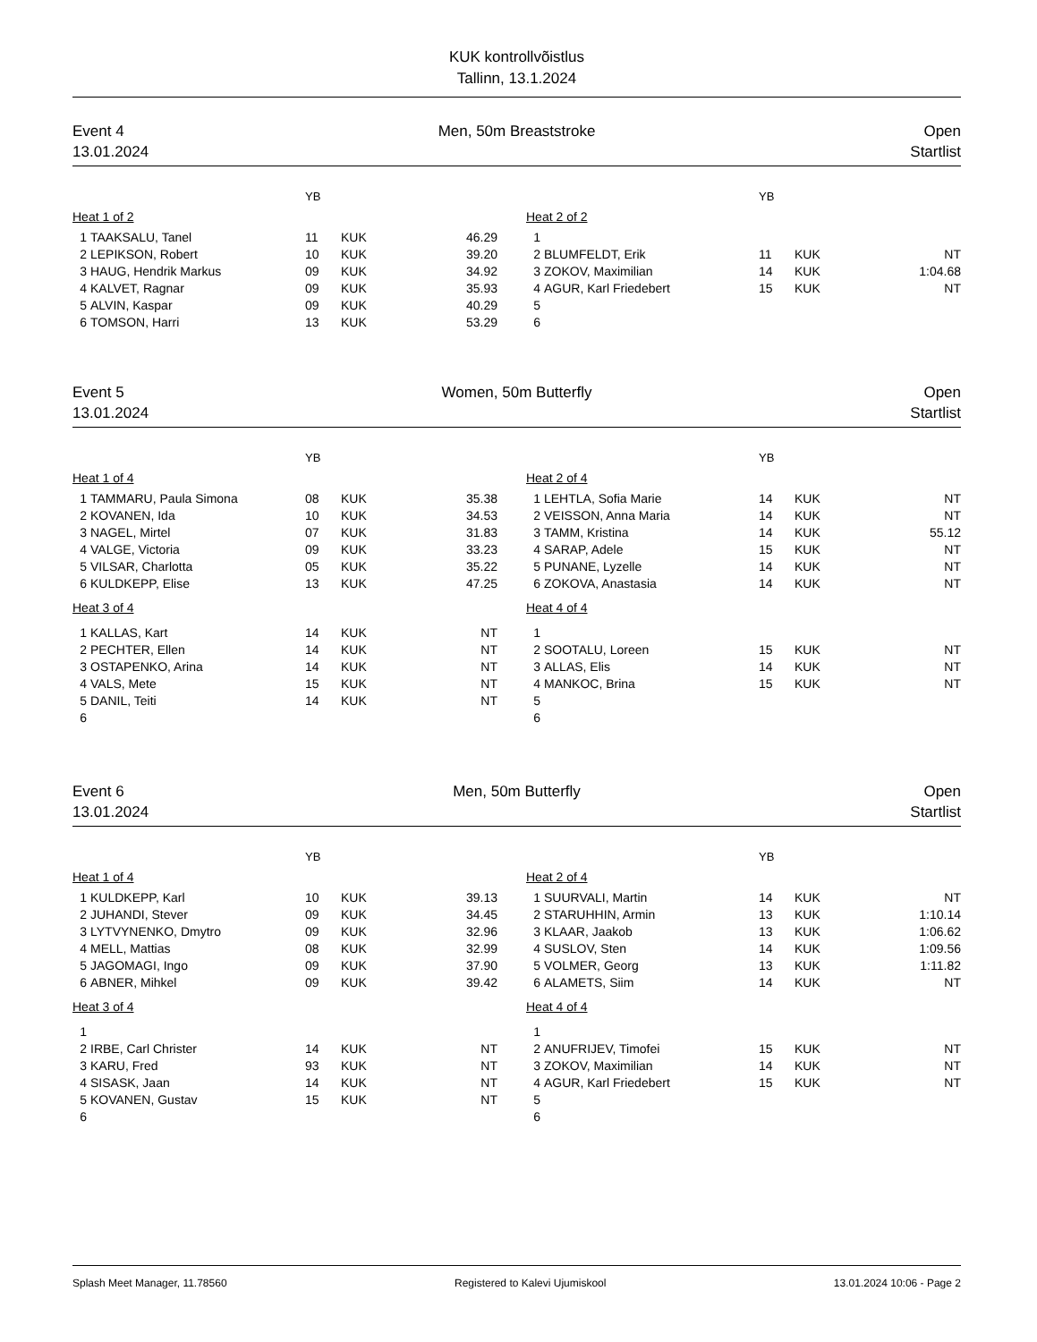KUK kontrollvõistlus
Tallinn, 13.1.2024
Event 4
13.01.2024
Men, 50m Breaststroke Open
Startlist
| | | YB | | | | | | YB | | |
| Heat 1 of 2 | | | | | | Heat 2 of 2 | | | | |
| 1 | TAAKSALU, Tanel | 11 | KUK | 46.29 | | 1 | | | | |
| 2 | LEPIKSON, Robert | 10 | KUK | 39.20 | | 2 | BLUMFELDT, Erik | 11 | KUK | NT |
| 3 | HAUG, Hendrik Markus | 09 | KUK | 34.92 | | 3 | ZOKOV, Maximilian | 14 | KUK | 1:04.68 |
| 4 | KALVET, Ragnar | 09 | KUK | 35.93 | | 4 | AGUR, Karl Friedebert | 15 | KUK | NT |
| 5 | ALVIN, Kaspar | 09 | KUK | 40.29 | | 5 | | | | |
| 6 | TOMSON, Harri | 13 | KUK | 53.29 | | 6 | | | | |
Event 5
13.01.2024
Women, 50m Butterfly Open
Startlist
| | | YB | | | | | | YB | | |
| Heat 1 of 4 | | | | | | Heat 2 of 4 | | | | |
| 1 | TAMMARU, Paula Simona | 08 | KUK | 35.38 | | 1 | LEHTLA, Sofia Marie | 14 | KUK | NT |
| 2 | KOVANEN, Ida | 10 | KUK | 34.53 | | 2 | VEISSON, Anna Maria | 14 | KUK | NT |
| 3 | NAGEL, Mirtel | 07 | KUK | 31.83 | | 3 | TAMM, Kristina | 14 | KUK | 55.12 |
| 4 | VALGE, Victoria | 09 | KUK | 33.23 | | 4 | SARAP, Adele | 15 | KUK | NT |
| 5 | VILSAR, Charlotta | 05 | KUK | 35.22 | | 5 | PUNANE, Lyzelle | 14 | KUK | NT |
| 6 | KULDKEPP, Elise | 13 | KUK | 47.25 | | 6 | ZOKOVA, Anastasia | 14 | KUK | NT |
| Heat 3 of 4 | | | | | | Heat 4 of 4 | | | | |
| 1 | KALLAS, Kart | 14 | KUK | NT | | 1 | | | | |
| 2 | PECHTER, Ellen | 14 | KUK | NT | | 2 | SOOTALU, Loreen | 15 | KUK | NT |
| 3 | OSTAPENKO, Arina | 14 | KUK | NT | | 3 | ALLAS, Elis | 14 | KUK | NT |
| 4 | VALS, Mete | 15 | KUK | NT | | 4 | MANKOC, Brina | 15 | KUK | NT |
| 5 | DANIL, Teiti | 14 | KUK | NT | | 5 | | | | |
| 6 | | | | | | 6 | | | | |
Event 6
13.01.2024
Men, 50m Butterfly Open
Startlist
| | | YB | | | | | | YB | | |
| Heat 1 of 4 | | | | | | Heat 2 of 4 | | | | |
| 1 | KULDKEPP, Karl | 10 | KUK | 39.13 | | 1 | SUURVALI, Martin | 14 | KUK | NT |
| 2 | JUHANDI, Stever | 09 | KUK | 34.45 | | 2 | STARUHHIN, Armin | 13 | KUK | 1:10.14 |
| 3 | LYTVYNENKO, Dmytro | 09 | KUK | 32.96 | | 3 | KLAAR, Jaakob | 13 | KUK | 1:06.62 |
| 4 | MELL, Mattias | 08 | KUK | 32.99 | | 4 | SUSLOV, Sten | 14 | KUK | 1:09.56 |
| 5 | JAGOMAGI, Ingo | 09 | KUK | 37.90 | | 5 | VOLMER, Georg | 13 | KUK | 1:11.82 |
| 6 | ABNER, Mihkel | 09 | KUK | 39.42 | | 6 | ALAMETS, Siim | 14 | KUK | NT |
| Heat 3 of 4 | | | | | | Heat 4 of 4 | | | | |
| 1 | | | | | | 1 | | | | |
| 2 | IRBE, Carl Christer | 14 | KUK | NT | | 2 | ANUFRIJEV, Timofei | 15 | KUK | NT |
| 3 | KARU, Fred | 93 | KUK | NT | | 3 | ZOKOV, Maximilian | 14 | KUK | NT |
| 4 | SISASK, Jaan | 14 | KUK | NT | | 4 | AGUR, Karl Friedebert | 15 | KUK | NT |
| 5 | KOVANEN, Gustav | 15 | KUK | NT | | 5 | | | | |
| 6 | | | | | | 6 | | | | |
Splash Meet Manager, 11.78560 Registered to Kalevi Ujumiskool 13.01.2024 10:06 - Page 2